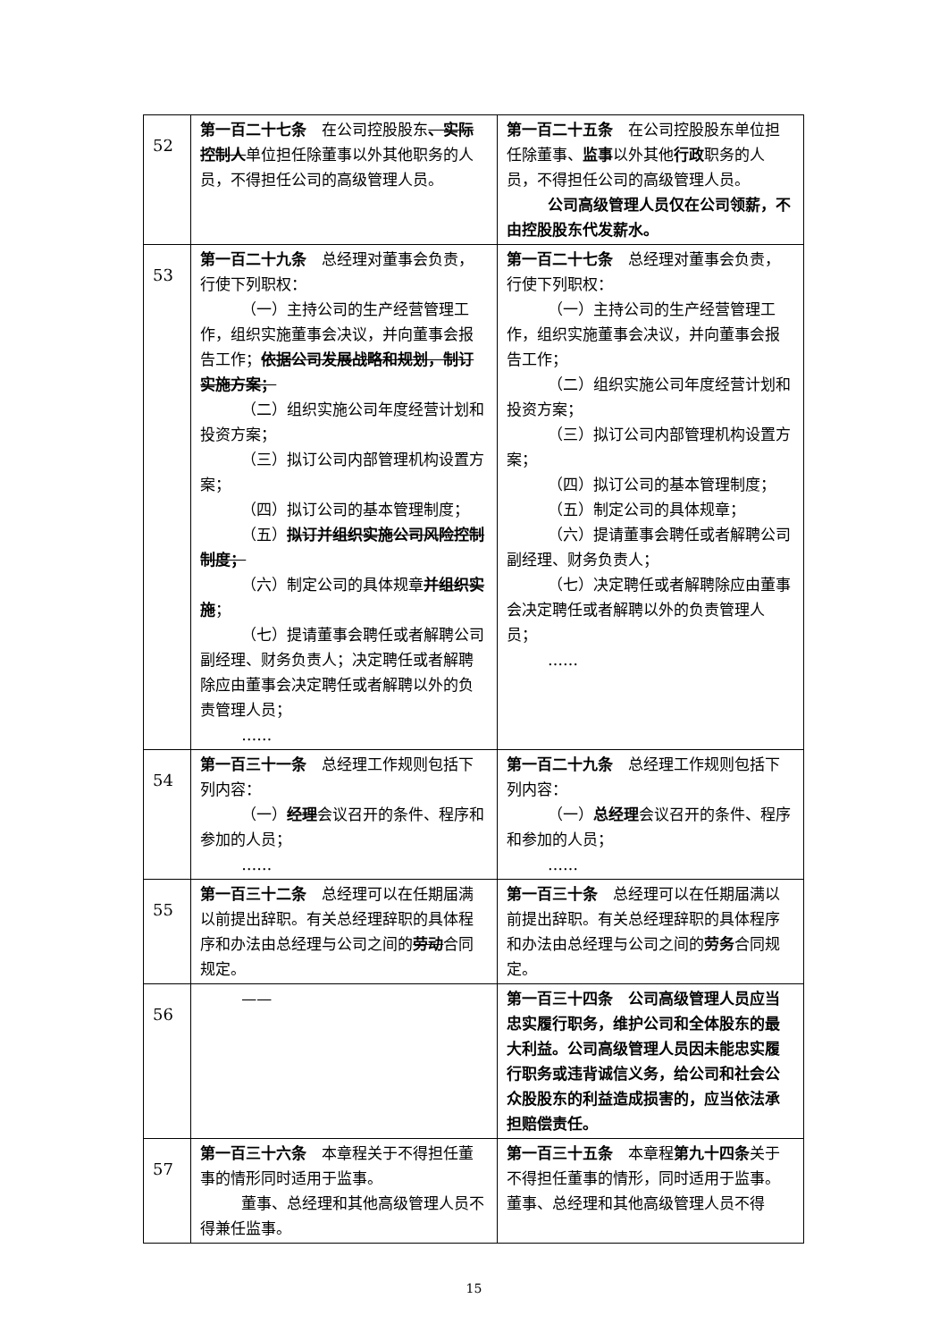| 52 | 第一百二十七条 在公司控股股东 、实际控制人 单位担任除董事以外其他职务的人员，不得担任公司的高级管理人员。 | 第一百二十五条 在公司控股股东单位担任除董事、 监事 以外其他 行政 职务的人员，不得担任公司的高级管理人员。 公司高级管理人员仅在公司领薪，不由控股股东代发薪水。 |
| 53 | 第一百二十九条 总经理对董事会负责，行使下列职权： （一）主持公司的生产经营管理工作，组织实施董事会决议，并向董事会报告工作； 依据公司发展战略和规划，制订实施方案； （二）组织实施公司年度经营计划和投资方案； （三）拟订公司内部管理机构设置方案； （四）拟订公司的基本管理制度； （五） 拟订并组织实施公司风险控制制度； （六）制定公司的具体规章 并组织实施 ； （七）提请董事会聘任或者解聘公司副经理、财务负责人；决定聘任或者解聘除应由董事会决定聘任或者解聘以外的负责管理人员； …… | 第一百二十七条 总经理对董事会负责，行使下列职权： （一）主持公司的生产经营管理工作，组织实施董事会决议，并向董事会报告工作； （二）组织实施公司年度经营计划和投资方案； （三）拟订公司内部管理机构设置方案； （四）拟订公司的基本管理制度； （五）制定公司的具体规章； （六）提请董事会聘任或者解聘公司副经理、财务负责人； （七）决定聘任或者解聘除应由董事会决定聘任或者解聘以外的负责管理人员； …… |
| 54 | 第一百三十一条 总经理工作规则包括下列内容： （一） 经理 会议召开的条件、程序和参加的人员； …… | 第一百二十九条 总经理工作规则包括下列内容： （一） 总经理 会议召开的条件、程序和参加的人员； …… |
| 55 | 第一百三十二条 总经理可以在任期届满以前提出辞职。有关总经理辞职的具体程序和办法由总经理与公司之间的 劳动 合同规定。 | 第一百三十条 总经理可以在任期届满以前提出辞职。有关总经理辞职的具体程序和办法由总经理与公司之间的 劳务 合同规定。 |
| 56 | —— | 第一百三十四条 公司高级管理人员应当忠实履行职务，维护公司和全体股东的最大利益。公司高级管理人员因未能忠实履行职务或违背诚信义务，给公司和社会公众股股东的利益造成损害的，应当依法承担赔偿责任。 |
| 57 | 第一百三十六条 本章程关于不得担任董事的情形同时适用于监事。 董事、总经理和其他高级管理人员不得兼任监事。 | 第一百三十五条 本章程 第九十四条 关于不得担任董事的情形，同时适用于监事。 董事、总经理和其他高级管理人员不得 |
15